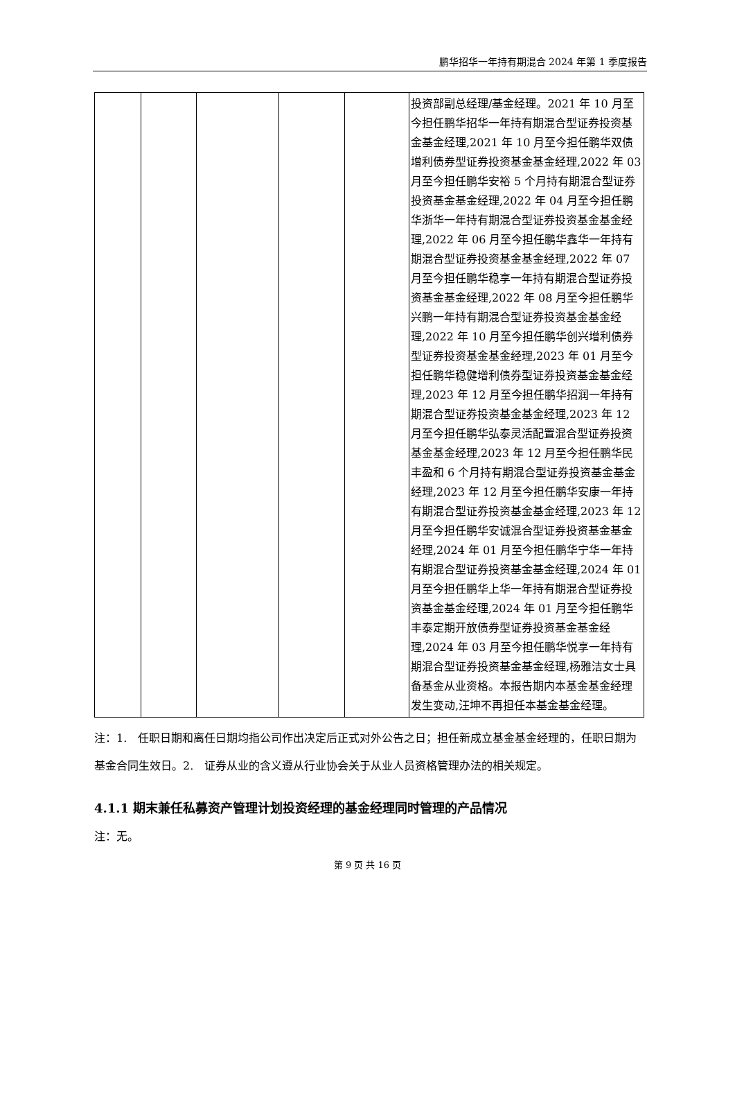鹏华招华一年持有期混合 2024 年第 1 季度报告
| | | | | | 投资部副总经理/基金经理。2021 年 10 月至今担任鹏华招华一年持有期混合型证券投资基金基金经理,2021 年 10 月至今担任鹏华双债增利债券型证券投资基金基金经理,2022 年 03 月至今担任鹏华安裕 5 个月持有期混合型证券投资基金基金经理,2022 年 04 月至今担任鹏华浙华一年持有期混合型证券投资基金基金经理,2022 年 06 月至今担任鹏华鑫华一年持有期混合型证券投资基金基金经理,2022 年 07 月至今担任鹏华稳享一年持有期混合型证券投资基金基金经理,2022 年 08 月至今担任鹏华兴鹏一年持有期混合型证券投资基金基金经理,2022 年 10 月至今担任鹏华创兴增利债券型证券投资基金基金经理,2023 年 01 月至今担任鹏华稳健增利债券型证券投资基金基金经理,2023 年 12 月至今担任鹏华招润一年持有期混合型证券投资基金基金经理,2023 年 12 月至今担任鹏华弘泰灵活配置混合型证券投资基金基金经理,2023 年 12 月至今担任鹏华民丰盈和 6 个月持有期混合型证券投资基金基金经理,2023 年 12 月至今担任鹏华安康一年持有期混合型证券投资基金基金经理,2023 年 12 月至今担任鹏华安诚混合型证券投资基金基金经理,2024 年 01 月至今担任鹏华宁华一年持有期混合型证券投资基金基金经理,2024 年 01 月至今担任鹏华上华一年持有期混合型证券投资基金基金经理,2024 年 01 月至今担任鹏华丰泰定期开放债券型证券投资基金基金经理,2024 年 03 月至今担任鹏华悦享一年持有期混合型证券投资基金基金经理,杨雅洁女士具备基金从业资格。本报告期内本基金基金经理发生变动,汪坤不再担任本基金基金经理。 |
注：1.　任职日期和离任日期均指公司作出决定后正式对外公告之日；担任新成立基金基金经理的，任职日期为基金合同生效日。2.　证券从业的含义遵从行业协会关于从业人员资格管理办法的相关规定。
4.1.1 期末兼任私募资产管理计划投资经理的基金经理同时管理的产品情况
注：无。
第 9 页 共 16 页